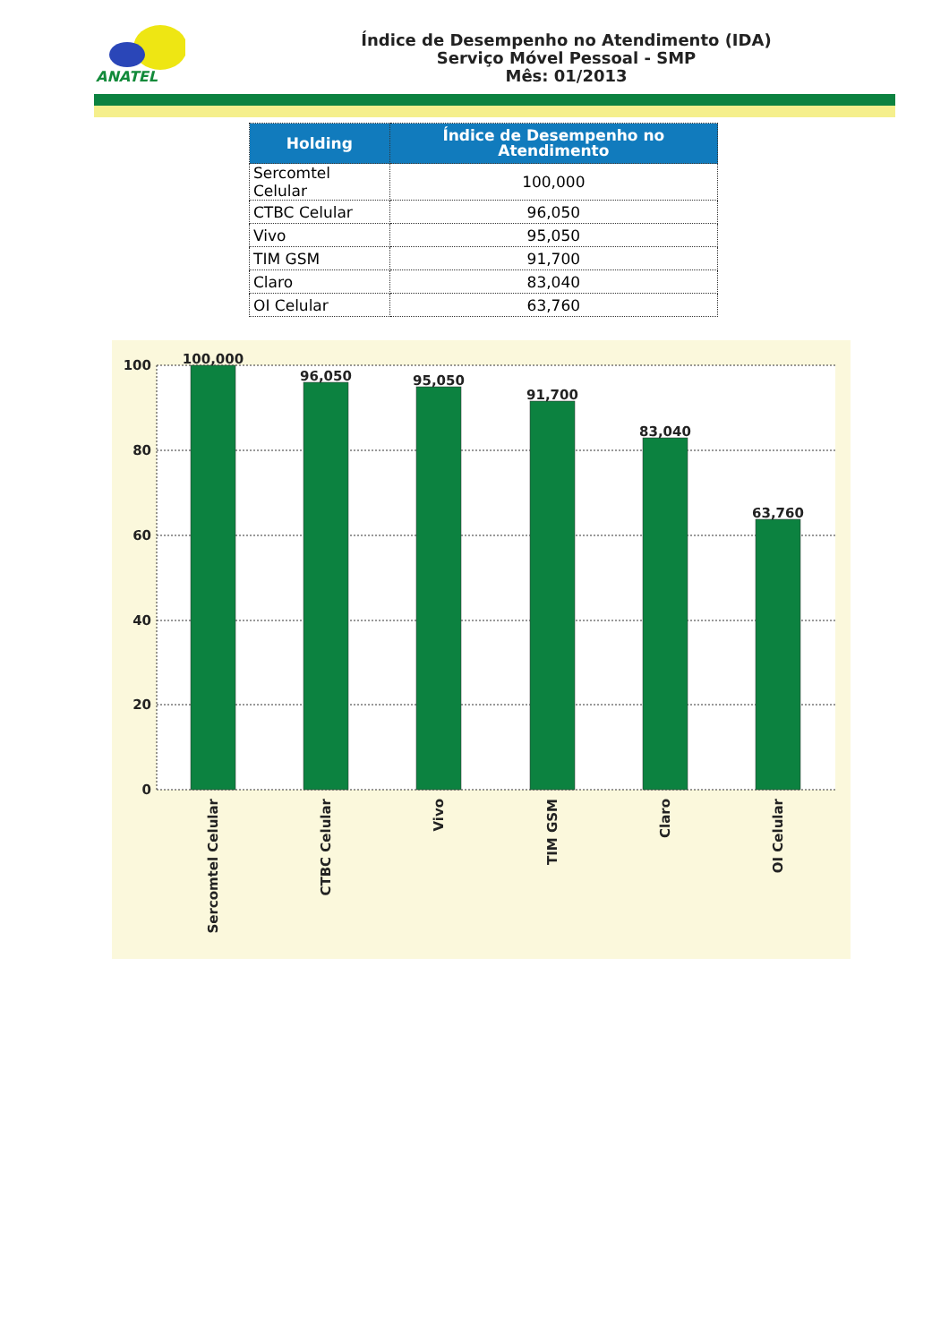ANATEL
Índice de Desempenho no Atendimento (IDA)
Serviço Móvel Pessoal - SMP
Mês: 01/2013
| Holding | Índice de Desempenho no Atendimento |
| --- | --- |
| Sercomtel Celular | 100,000 |
| CTBC Celular | 96,050 |
| Vivo | 95,050 |
| TIM GSM | 91,700 |
| Claro | 83,040 |
| OI Celular | 63,760 |
100
80
60
40
20
0
100,000
96,050
95,050
91,700
83,040
63,760
Sercomtel Celular
CTBC Celular
Vivo
TIM GSM
Claro
OI Celular